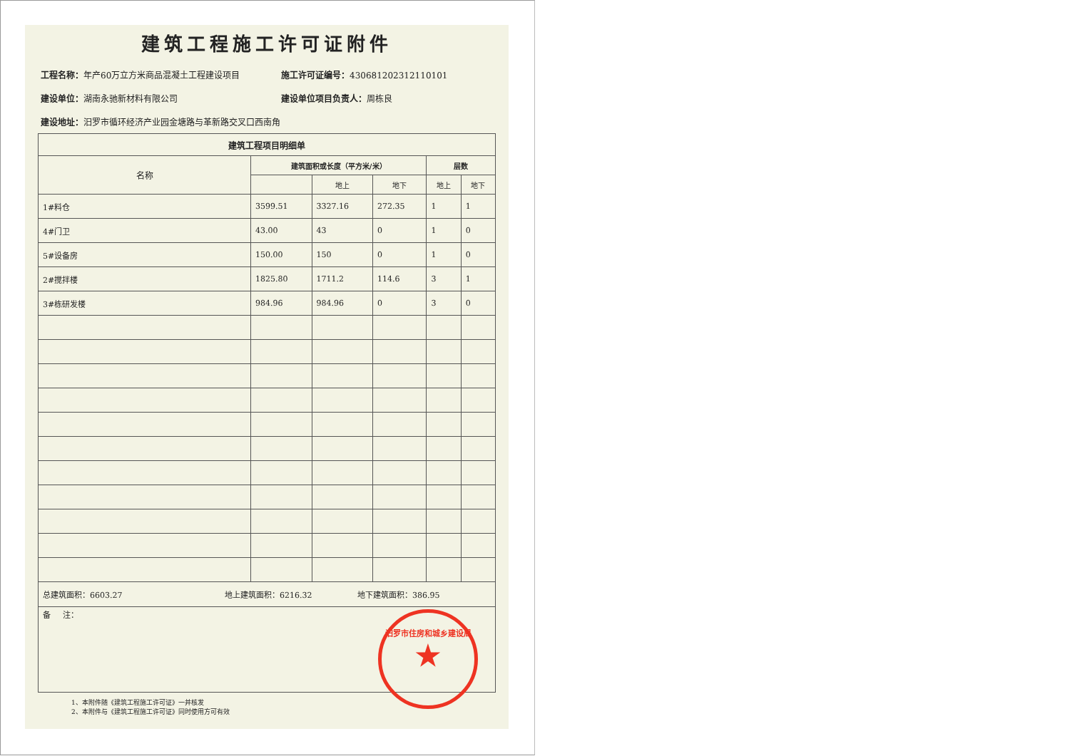建筑工程施工许可证附件
工程名称：年产60万立方米商品混凝土工程建设项目
施工许可证编号：430681202312110101
建设单位：湖南永驰新材料有限公司 建设单位项目负责人：周栋良
建设地址：汨罗市循环经济产业园金塘路与革新路交叉口西南角
| 建筑工程项目明细单 | | | | | |
| --- | --- | --- | --- | --- | --- |
| 名称 | 建筑面积或长度（平方米/米） | | | 层数 | |
| | | 地上 | 地下 | 地上 | 地下 |
| 1#料仓 | 3599.51 | 3327.16 | 272.35 | 1 | 1 |
| 4#门卫 | 43.00 | 43 | 0 | 1 | 0 |
| 5#设备房 | 150.00 | 150 | 0 | 1 | 0 |
| 2#搅拌楼 | 1825.80 | 1711.2 | 114.6 | 3 | 1 |
| 3#栋研发楼 | 984.96 | 984.96 | 0 | 3 | 0 |
| 总建筑面积：6603.27 地上建筑面积：6216.32 地下建筑面积：386.95 | | | | | |
| 备 注： | | | | | |
1、本附件随《建筑工程施工许可证》一并核发
2、本附件与《建筑工程施工许可证》同时使用方可有效
汨罗市住房和城乡建设局
★